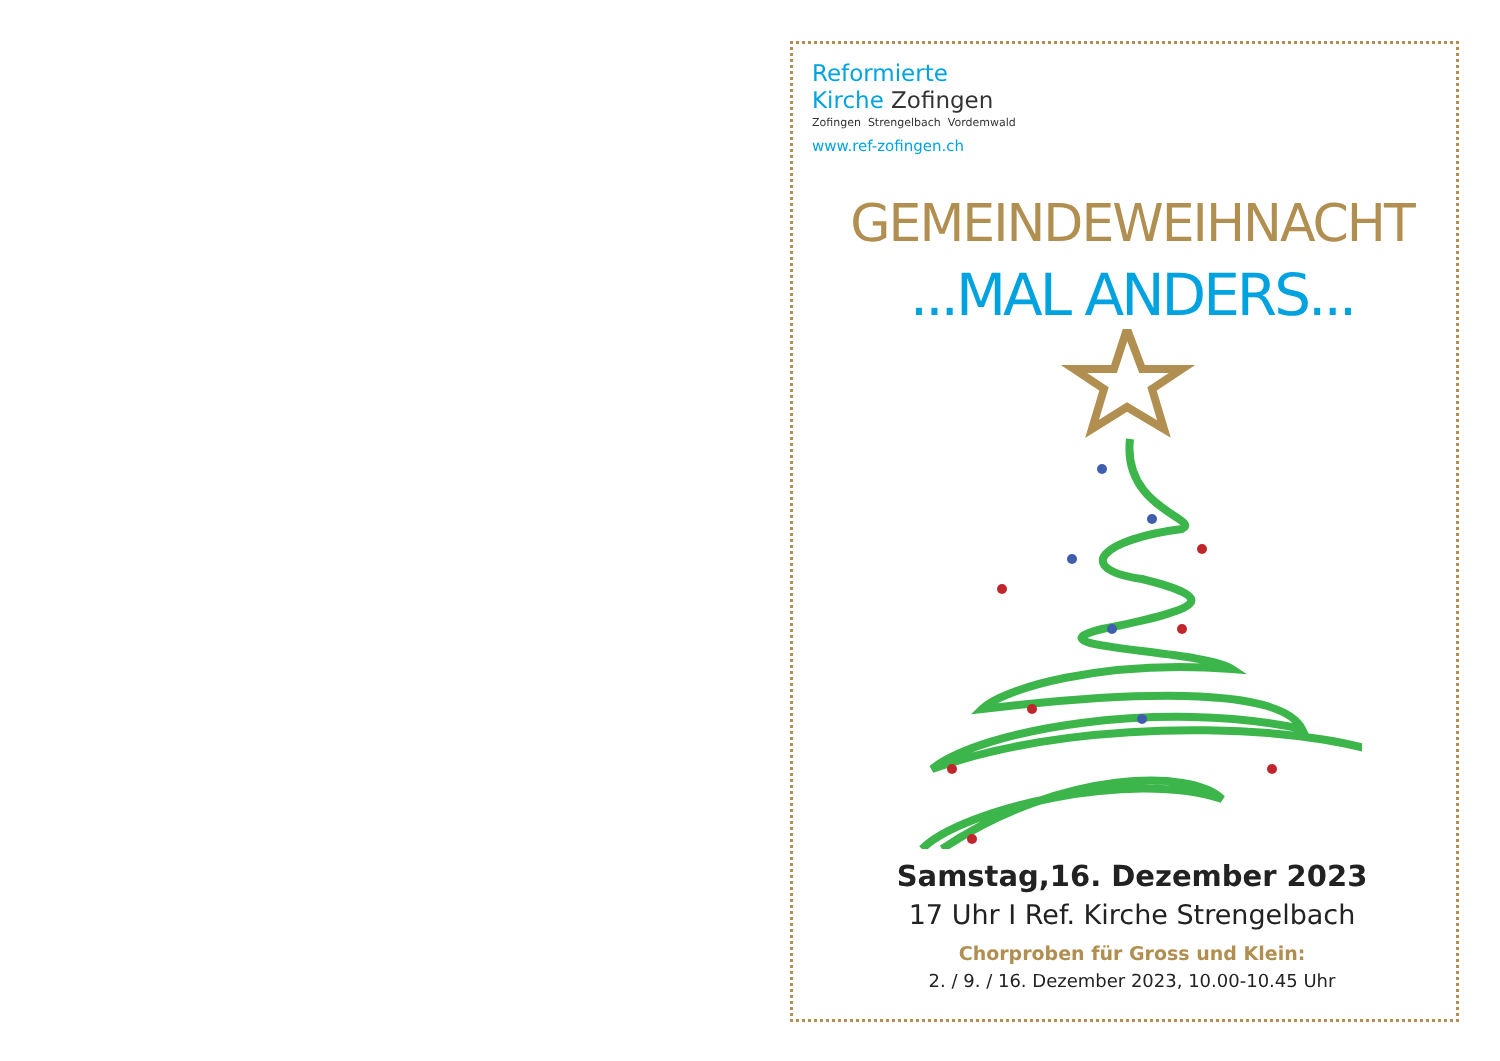Reformierte
Kirche Zofingen
Zofingen Strengelbach Vordemwald
www.ref-zofingen.ch
GEMEINDEWEIHNACHT
...MAL ANDERS...
Samstag,16. Dezember 2023
17 Uhr I Ref. Kirche Strengelbach
Chorproben für Gross und Klein:
2. / 9. / 16. Dezember 2023, 10.00-10.45 Uhr